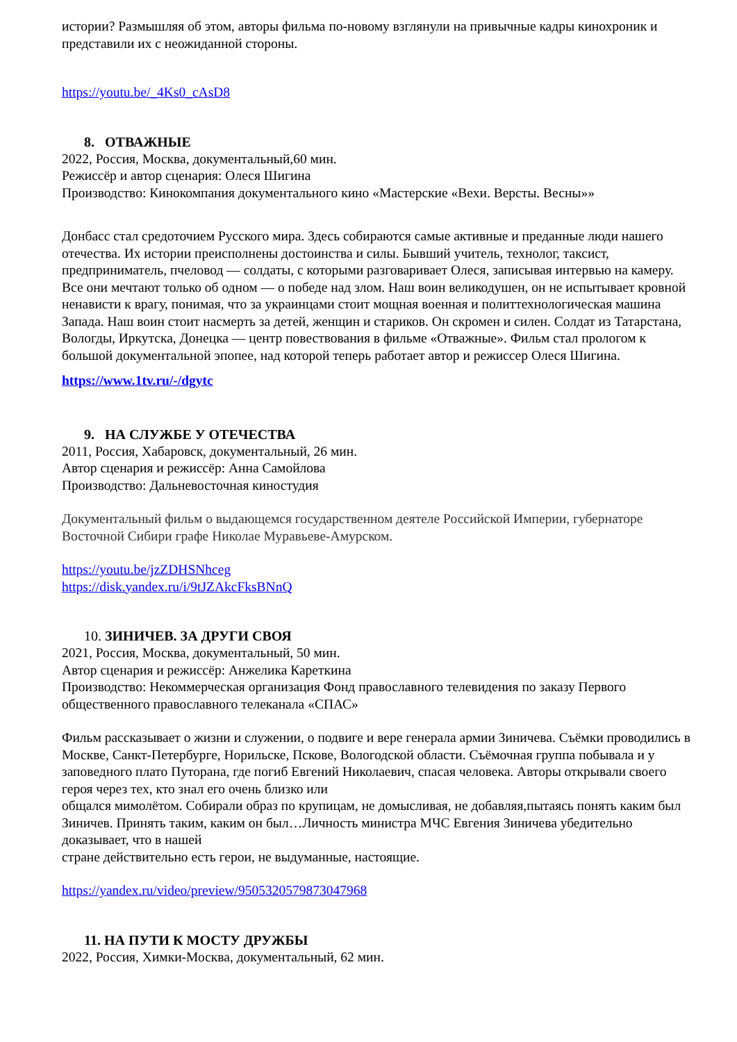истории? Размышляя об этом, авторы фильма по-новому взглянули на привычные кадры кинохроник и представили их с неожиданной стороны.
https://youtu.be/_4Ks0_cAsD8
8. ОТВАЖНЫЕ
2022, Россия, Москва, документальный,60 мин.
Режиссёр и автор сценария: Олеся Шигина
Производство: Кинокомпания документального кино «Мастерские «Вехи. Версты. Весны»»
Донбасс стал средоточием Русского мира. Здесь собираются самые активные и преданные люди нашего отечества. Их истории преисполнены достоинства и силы. Бывший учитель, технолог, таксист, предприниматель, пчеловод — солдаты, с которыми разговаривает Олеся, записывая интервью на камеру. Все они мечтают только об одном — о победе над злом. Наш воин великодушен, он не испытывает кровной ненависти к врагу, понимая, что за украинцами стоит мощная военная и политтехнологическая машина Запада. Наш воин стоит насмерть за детей, женщин и стариков. Он скромен и силен. Солдат из Татарстана, Вологды, Иркутска, Донецка — центр повествования в фильме «Отважные». Фильм стал прологом к большой документальной эпопее, над которой теперь работает автор и режиссер Олеся Шигина.
https://www.1tv.ru/-/dgytc
9. НА СЛУЖБЕ У ОТЕЧЕСТВА
2011, Россия, Хабаровск, документальный, 26 мин.
Автор сценария и режиссёр: Анна Самойлова
Производство: Дальневосточная киностудия
Документальный фильм о выдающемся государственном деятеле Российской Империи, губернаторе Восточной Сибири графе Николае Муравьеве-Амурском.
https://youtu.be/jzZDHSNhceg
https://disk.yandex.ru/i/9tJZAkcFksBNnQ
10. ЗИНИЧЕВ. ЗА ДРУГИ СВОЯ
2021, Россия, Москва, документальный, 50 мин.
Автор сценария и режиссёр: Анжелика Кареткина
Производство: Некоммерческая организация Фонд православного телевидения по заказу Первого общественного православного телеканала «СПАС»
Фильм рассказывает о жизни и служении, о подвиге и вере генерала армии Зиничева. Съёмки проводились в Москве, Санкт-Петербурге, Норильске, Пскове, Вологодской области. Съёмочная группа побывала и у заповедного плато Путорана, где погиб Евгений Николаевич, спасая человека. Авторы открывали своего героя через тех, кто знал его очень близко или
общался мимолётом. Собирали образ по крупицам, не домысливая, не добавляя,пытаясь понять каким был Зиничев. Принять таким, каким он был…Личность министра МЧС Евгения Зиничева убедительно доказывает, что в нашей
стране действительно есть герои, не выдуманные, настоящие.
https://yandex.ru/video/preview/9505320579873047968
11. НА ПУТИ К МОСТУ ДРУЖБЫ
2022, Россия, Химки-Москва, документальный, 62 мин.